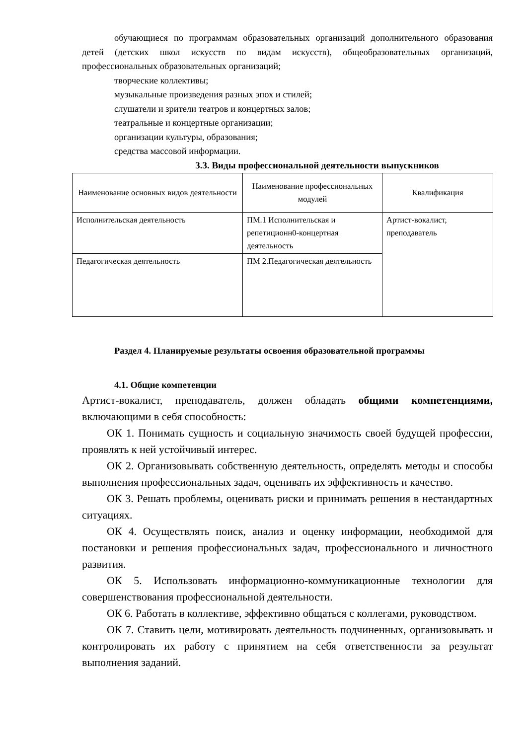обучающиеся по программам образовательных организаций дополнительного образования детей (детских школ искусств по видам искусств), общеобразовательных организаций, профессиональных образовательных организаций;
творческие коллективы;
музыкальные произведения разных эпох и стилей;
слушатели и зрители театров и концертных залов;
театральные и концертные организации;
организации культуры, образования;
средства массовой информации.
3.3. Виды профессиональной деятельности выпускников
| Наименование основных видов деятельности | Наименование профессиональных модулей | Квалификация |
| --- | --- | --- |
| Исполнительская деятельность | ПМ.1 Исполнительская и репетиционн0-концертная деятельность | Артист-вокалист, преподаватель |
| Педагогическая деятельность | ПМ 2.Педагогическая деятельность | |
Раздел 4. Планируемые результаты освоения образовательной программы
4.1. Общие компетенции
Артист-вокалист, преподаватель, должен обладать общими компетенциями, включающими в себя способность:
ОК 1. Понимать сущность и социальную значимость своей будущей профессии, проявлять к ней устойчивый интерес.
ОК 2. Организовывать собственную деятельность, определять методы и способы выполнения профессиональных задач, оценивать их эффективность и качество.
ОК 3. Решать проблемы, оценивать риски и принимать решения в нестандартных ситуациях.
ОК 4. Осуществлять поиск, анализ и оценку информации, необходимой для постановки и решения профессиональных задач, профессионального и личностного развития.
ОК 5. Использовать информационно-коммуникационные технологии для совершенствования профессиональной деятельности.
ОК 6. Работать в коллективе, эффективно общаться с коллегами, руководством.
ОК 7. Ставить цели, мотивировать деятельность подчиненных, организовывать и контролировать их работу с принятием на себя ответственности за результат выполнения заданий.